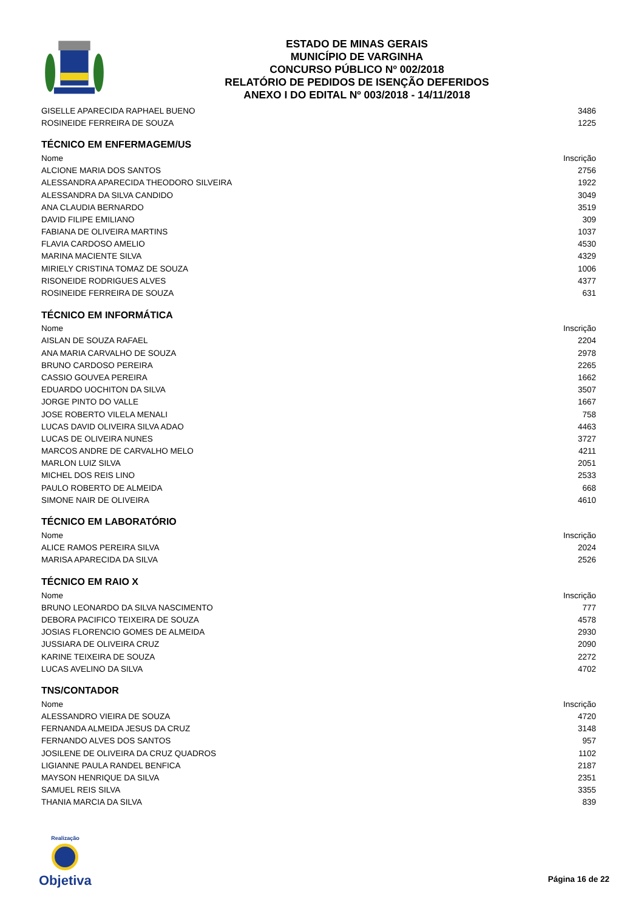ESTADO DE MINAS GERAIS
MUNICÍPIO DE VARGINHA
CONCURSO PÚBLICO Nº 002/2018
RELATÓRIO DE PEDIDOS DE ISENÇÃO DEFERIDOS
ANEXO I DO EDITAL Nº 003/2018 - 14/11/2018
| GISELLE APARECIDA RAPHAEL BUENO | 3486 |
| ROSINEIDE FERREIRA DE SOUZA | 1225 |
| TÉCNICO EM ENFERMAGEM/US | |
| Nome | Inscrição |
| ALCIONE MARIA DOS SANTOS | 2756 |
| ALESSANDRA APARECIDA THEODORO SILVEIRA | 1922 |
| ALESSANDRA DA SILVA CANDIDO | 3049 |
| ANA CLAUDIA BERNARDO | 3519 |
| DAVID FILIPE EMILIANO | 309 |
| FABIANA DE OLIVEIRA MARTINS | 1037 |
| FLAVIA CARDOSO AMELIO | 4530 |
| MARINA MACIENTE SILVA | 4329 |
| MIRIELY CRISTINA TOMAZ DE SOUZA | 1006 |
| RISONEIDE RODRIGUES ALVES | 4377 |
| ROSINEIDE FERREIRA DE SOUZA | 631 |
| TÉCNICO EM INFORMÁTICA | |
| Nome | Inscrição |
| AISLAN DE SOUZA RAFAEL | 2204 |
| ANA MARIA CARVALHO DE SOUZA | 2978 |
| BRUNO CARDOSO PEREIRA | 2265 |
| CASSIO GOUVEA PEREIRA | 1662 |
| EDUARDO UOCHITON DA SILVA | 3507 |
| JORGE PINTO DO VALLE | 1667 |
| JOSE ROBERTO VILELA MENALI | 758 |
| LUCAS DAVID OLIVEIRA SILVA ADAO | 4463 |
| LUCAS DE OLIVEIRA NUNES | 3727 |
| MARCOS ANDRE DE CARVALHO MELO | 4211 |
| MARLON LUIZ SILVA | 2051 |
| MICHEL DOS REIS LINO | 2533 |
| PAULO ROBERTO DE ALMEIDA | 668 |
| SIMONE NAIR DE OLIVEIRA | 4610 |
| TÉCNICO EM LABORATÓRIO | |
| Nome | Inscrição |
| ALICE RAMOS PEREIRA SILVA | 2024 |
| MARISA APARECIDA DA SILVA | 2526 |
| TÉCNICO EM RAIO X | |
| Nome | Inscrição |
| BRUNO LEONARDO DA SILVA NASCIMENTO | 777 |
| DEBORA PACIFICO TEIXEIRA DE SOUZA | 4578 |
| JOSIAS FLORENCIO GOMES DE ALMEIDA | 2930 |
| JUSSIARA DE OLIVEIRA CRUZ | 2090 |
| KARINE TEIXEIRA DE SOUZA | 2272 |
| LUCAS AVELINO DA SILVA | 4702 |
| TNS/CONTADOR | |
| Nome | Inscrição |
| ALESSANDRO VIEIRA DE SOUZA | 4720 |
| FERNANDA ALMEIDA JESUS DA CRUZ | 3148 |
| FERNANDO ALVES DOS SANTOS | 957 |
| JOSILENE DE OLIVEIRA DA CRUZ QUADROS | 1102 |
| LIGIANNE PAULA RANDEL BENFICA | 2187 |
| MAYSON HENRIQUE DA SILVA | 2351 |
| SAMUEL REIS SILVA | 3355 |
| THANIA MARCIA DA SILVA | 839 |
Realização
Objetiva
Página 16 de 22